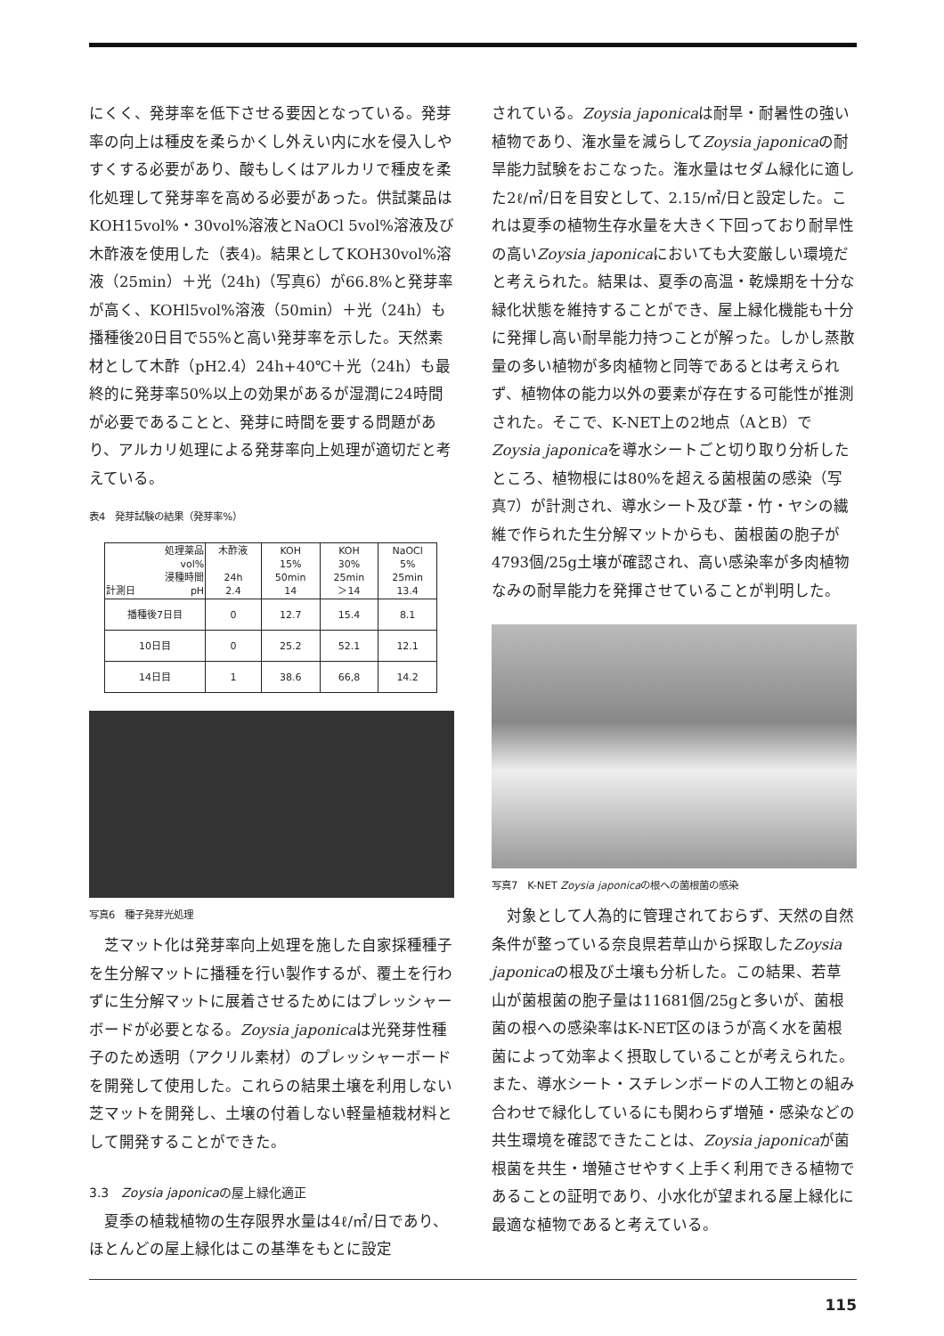にくく、発芽率を低下させる要因となっている。発芽率の向上は種皮を柔らかくし外えい内に水を侵入しやすくする必要があり、酸もしくはアルカリで種皮を柔化処理して発芽率を高める必要があった。供試薬品はKOH15vol%・30vol%溶液とNaOCl 5vol%溶液及び木酢液を使用した（表4)。結果としてKOH30vol%溶液（25min）＋光（24h)（写真6）が66.8%と発芽率が高く、KOHl5vol%溶液（50min）＋光（24h）も播種後20日目で55%と高い発芽率を示した。天然素材として木酢（pH2.4）24h+40℃＋光（24h）も最終的に発芽率50%以上の効果があるが湿潤に24時間が必要であることと、発芽に時間を要する問題があり、アルカリ処理による発芽率向上処理が適切だと考えている。
表4　発芽試験の結果（発芽率%）
| 処理薬品 vol% 浸種時間 計測日 pH | 木酢液 24h 2.4 | KOH 15% 50min 14 | KOH 30% 25min ＞14 | NaOCl 5% 25min 13.4 |
| 播種後7日目 | 0 | 12.7 | 15.4 | 8.1 |
| 10日目 | 0 | 25.2 | 52.1 | 12.1 |
| 14日目 | 1 | 38.6 | 66,8 | 14.2 |
写真6　種子発芽光処理
　芝マット化は発芽率向上処理を施した自家採種種子を生分解マットに播種を行い製作するが、覆土を行わずに生分解マットに展着させるためにはプレッシャーボードが必要となる。Zoysia japonicaは光発芽性種子のため透明（アクリル素材）のプレッシャーボードを開発して使用した。これらの結果土壌を利用しない芝マットを開発し、土壌の付着しない軽量植栽材料として開発することができた。
3.3　Zoysia japonicaの屋上緑化適正
　夏季の植栽植物の生存限界水量は4ℓ/㎡/日であり、ほとんどの屋上緑化はこの基準をもとに設定
されている。Zoysia japonicaは耐旱・耐暑性の強い植物であり、潅水量を減らしてZoysia japonicaの耐旱能力試験をおこなった。潅水量はセダム緑化に適した2ℓ/㎡/日を目安として、2.15/㎡/日と設定した。これは夏季の植物生存水量を大きく下回っており耐旱性の高いZoysia japonicaにおいても大変厳しい環境だと考えられた。結果は、夏季の高温・乾燥期を十分な緑化状態を維持することができ、屋上緑化機能も十分に発揮し高い耐旱能力持つことが解った。しかし蒸散量の多い植物が多肉植物と同等であるとは考えられず、植物体の能力以外の要素が存在する可能性が推測された。そこで、K-NET上の2地点（AとB）でZoysia japonicaを導水シートごと切り取り分析したところ、植物根には80%を超える菌根菌の感染（写真7）が計測され、導水シート及び葦・竹・ヤシの繊維で作られた生分解マットからも、菌根菌の胞子が4793個/25g土壌が確認され、高い感染率が多肉植物なみの耐旱能力を発揮させていることが判明した。
写真7　K-NET Zoysia japonicaの根への菌根菌の感染
　対象として人為的に管理されておらず、天然の自然条件が整っている奈良県若草山から採取したZoysia japonicaの根及び土壌も分析した。この結果、若草山が菌根菌の胞子量は11681個/25gと多いが、菌根菌の根への感染率はK-NET区のほうが高く水を菌根菌によって効率よく摂取していることが考えられた。また、導水シート・スチレンボードの人工物との組み合わせで緑化しているにも関わらず増殖・感染などの共生環境を確認できたことは、Zoysia japonicaが菌根菌を共生・増殖させやすく上手く利用できる植物であることの証明であり、小水化が望まれる屋上緑化に最適な植物であると考えている。
115